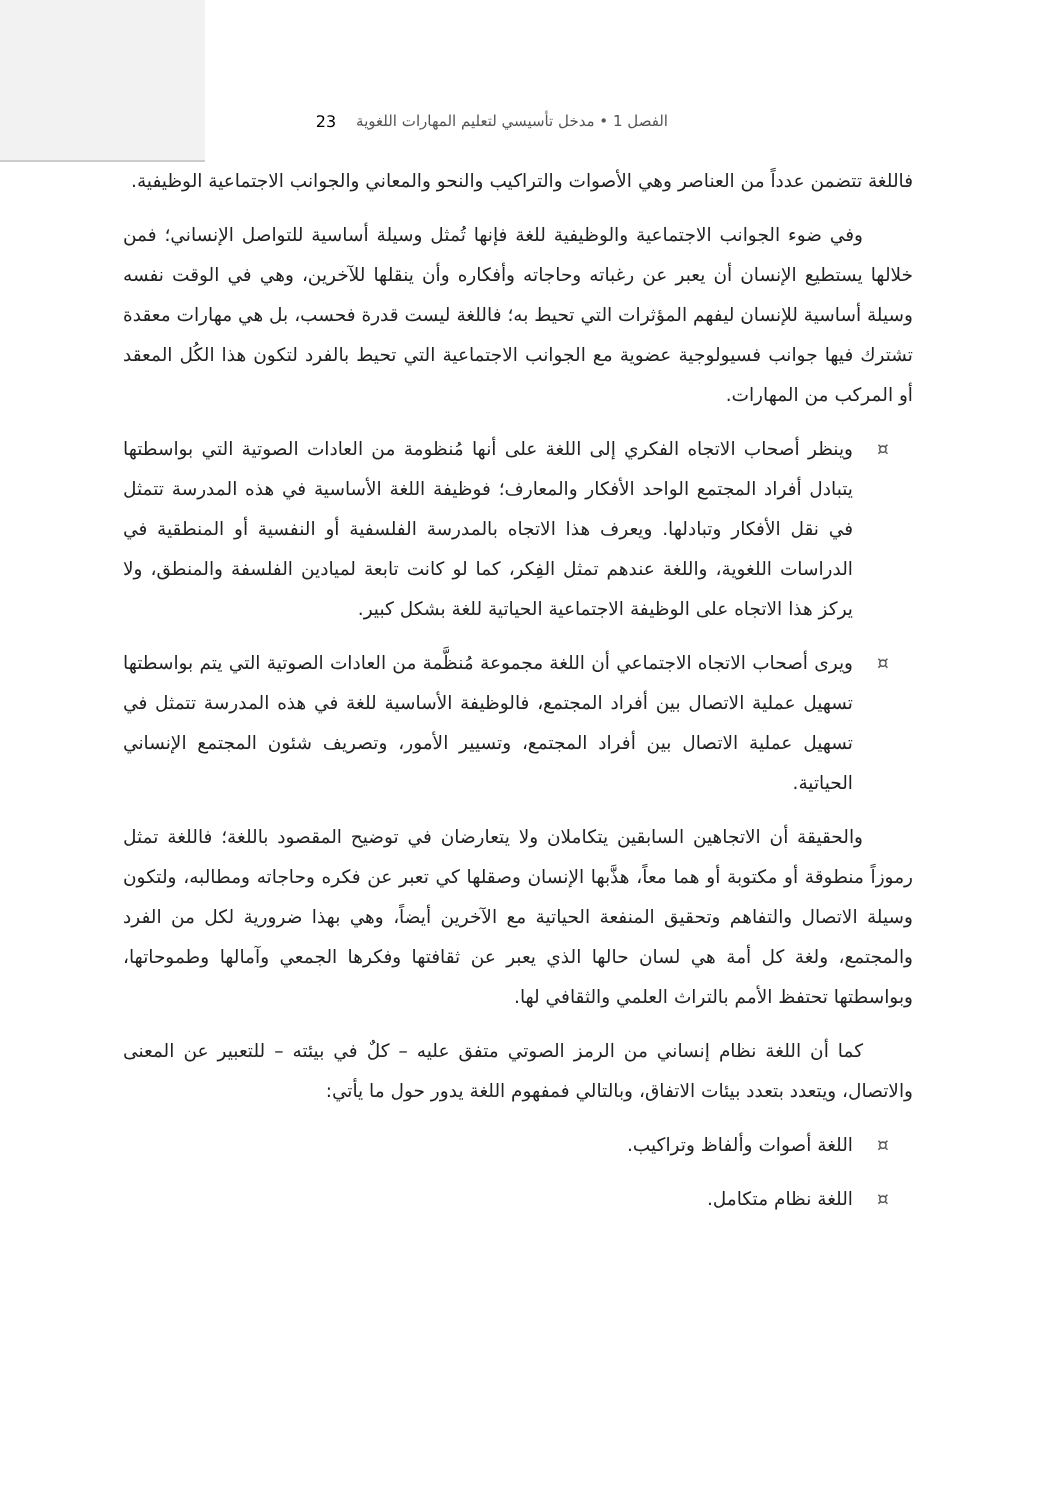الفصل 1 • مدخل تأسيسي لتعليم المهارات اللغوية 23
فاللغة تتضمن عدداً من العناصر وهي الأصوات والتراكيب والنحو والمعاني والجوانب الاجتماعية الوظيفية.
وفي ضوء الجوانب الاجتماعية والوظيفية للغة فإنها تُمثل وسيلة أساسية للتواصل الإنساني؛ فمن خلالها يستطيع الإنسان أن يعبر عن رغباته وحاجاته وأفكاره وأن ينقلها للآخرين، وهي في الوقت نفسه وسيلة أساسية للإنسان ليفهم المؤثرات التي تحيط به؛ فاللغة ليست قدرة فحسب، بل هي مهارات معقدة تشترك فيها جوانب فسيولوجية عضوية مع الجوانب الاجتماعية التي تحيط بالفرد لتكون هذا الكُل المعقد أو المركب من المهارات.
¤ وينظر أصحاب الاتجاه الفكري إلى اللغة على أنها مُنظومة من العادات الصوتية التي بواسطتها يتبادل أفراد المجتمع الواحد الأفكار والمعارف؛ فوظيفة اللغة الأساسية في هذه المدرسة تتمثل في نقل الأفكار وتبادلها. ويعرف هذا الاتجاه بالمدرسة الفلسفية أو النفسية أو المنطقية في الدراسات اللغوية، واللغة عندهم تمثل الفِكر، كما لو كانت تابعة لميادين الفلسفة والمنطق، ولا يركز هذا الاتجاه على الوظيفة الاجتماعية الحياتية للغة بشكل كبير.
¤ ويرى أصحاب الاتجاه الاجتماعي أن اللغة مجموعة مُنظَّمة من العادات الصوتية التي يتم بواسطتها تسهيل عملية الاتصال بين أفراد المجتمع، فالوظيفة الأساسية للغة في هذه المدرسة تتمثل في تسهيل عملية الاتصال بين أفراد المجتمع، وتسيير الأمور، وتصريف شئون المجتمع الإنساني الحياتية.
والحقيقة أن الاتجاهين السابقين يتكاملان ولا يتعارضان في توضيح المقصود باللغة؛ فاللغة تمثل رموزاً منطوقة أو مكتوبة أو هما معاً، هذَّبها الإنسان وصقلها كي تعبر عن فكره وحاجاته ومطالبه، ولتكون وسيلة الاتصال والتفاهم وتحقيق المنفعة الحياتية مع الآخرين أيضاً، وهي بهذا ضرورية لكل من الفرد والمجتمع، ولغة كل أمة هي لسان حالها الذي يعبر عن ثقافتها وفكرها الجمعي وآمالها وطموحاتها، وبواسطتها تحتفظ الأمم بالتراث العلمي والثقافي لها.
كما أن اللغة نظام إنساني من الرمز الصوتي متفق عليه – كلٌ في بيئته – للتعبير عن المعنى والاتصال، ويتعدد بتعدد بيئات الاتفاق، وبالتالي فمفهوم اللغة يدور حول ما يأتي:
¤ اللغة أصوات وألفاظ وتراكيب.
¤ اللغة نظام متكامل.